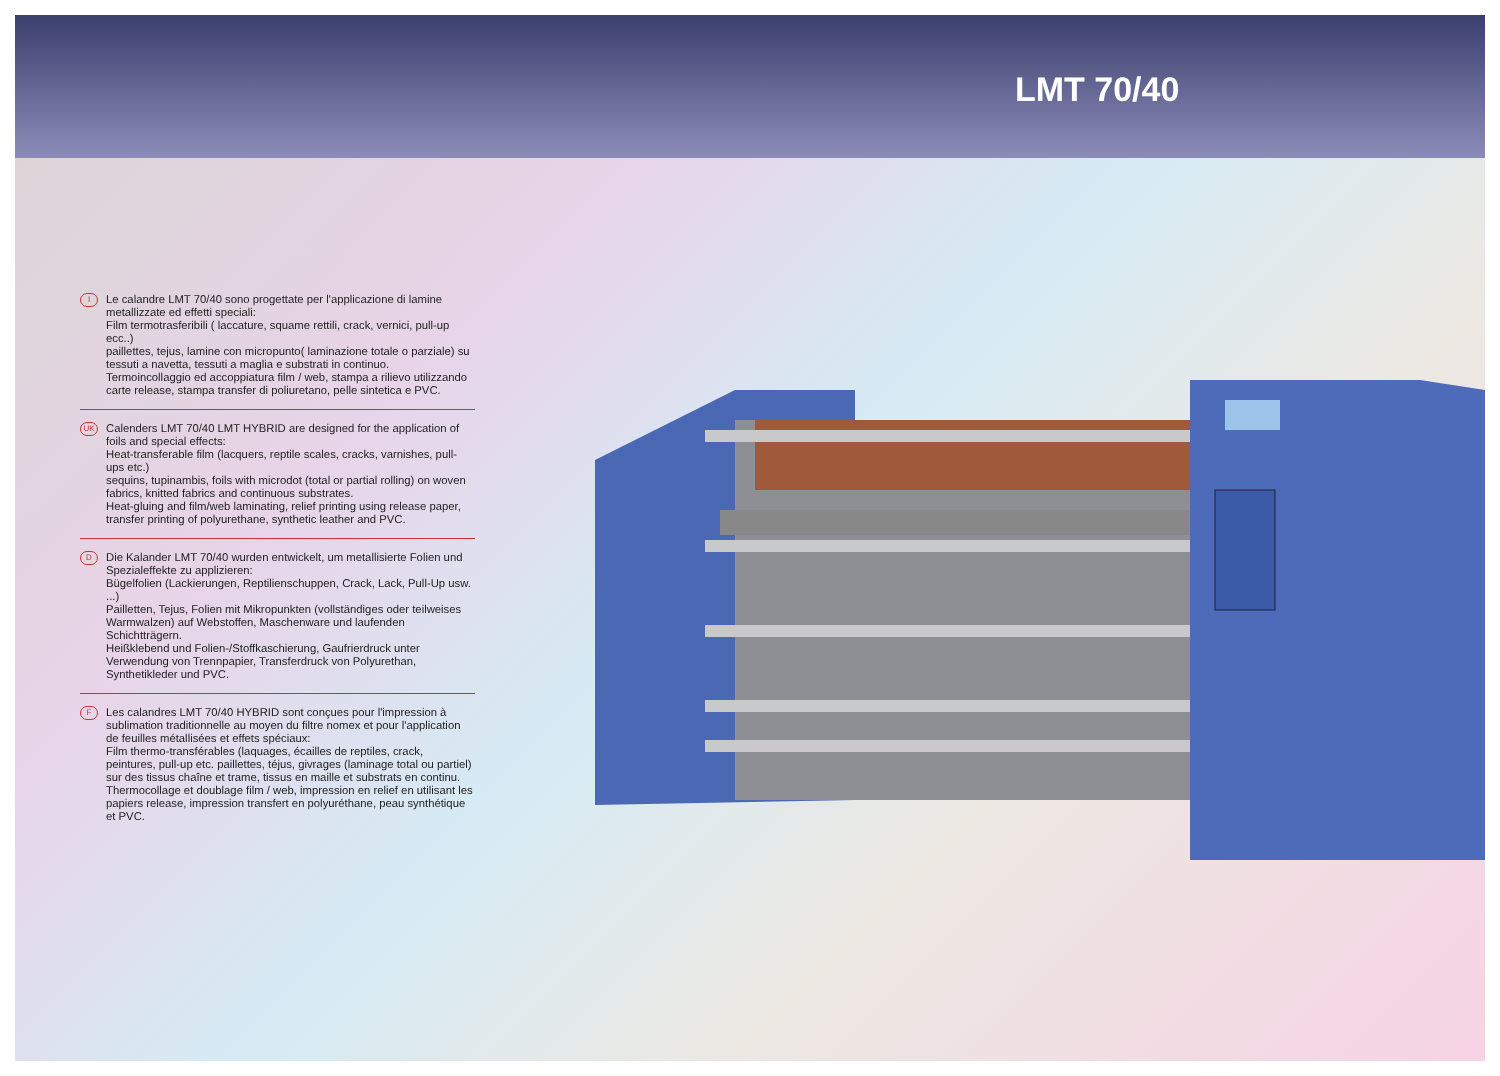LMT 70/40
I
Le calandre LMT 70/40 sono progettate per l'applicazione di lamine metallizzate ed effetti speciali:
Film termotrasferibili ( laccature, squame rettili, crack, vernici, pull-up ecc..)
paillettes, tejus, lamine con micropunto( laminazione totale o parziale) su tessuti a navetta, tessuti a maglia e substrati in continuo.
Termoincollaggio ed accoppiatura film / web, stampa a rilievo utilizzando carte release, stampa transfer di poliuretano, pelle sintetica e PVC.
UK
Calenders LMT 70/40 LMT HYBRID are designed for the application of foils and special effects:
Heat-transferable film (lacquers, reptile scales, cracks, varnishes, pull-ups etc.)
sequins, tupinambis, foils with microdot (total or partial rolling) on woven fabrics, knitted fabrics and continuous substrates.
Heat-gluing and film/web laminating, relief printing using release paper, transfer printing of polyurethane, synthetic leather and PVC.
D
Die Kalander LMT 70/40 wurden entwickelt, um metallisierte Folien und Spezialeffekte zu applizieren:
Bügelfolien (Lackierungen, Reptilienschuppen, Crack, Lack, Pull-Up usw. ...)
Pailletten, Tejus, Folien mit Mikropunkten (vollständiges oder teilweises Warmwalzen) auf Webstoffen, Maschenware und laufenden Schichtträgern.
Heißklebend und Folien-/Stoffkaschierung, Gaufrierdruck unter Verwendung von Trennpapier, Transferdruck von Polyurethan, Synthetikleder und PVC.
F
Les calandres LMT 70/40 HYBRID sont conçues pour l'impression à sublimation traditionnelle au moyen du filtre nomex et pour l'application de feuilles métallisées et effets spéciaux:
Film thermo-transférables (laquages, écailles de reptiles, crack, peintures, pull-up etc. paillettes, téjus, givrages (laminage total ou partiel) sur des tissus chaîne et trame, tissus en maille et substrats en continu.
Thermocollage et doublage film / web, impression en relief en utilisant les papiers release, impression transfert en polyuréthane, peau synthétique et PVC.